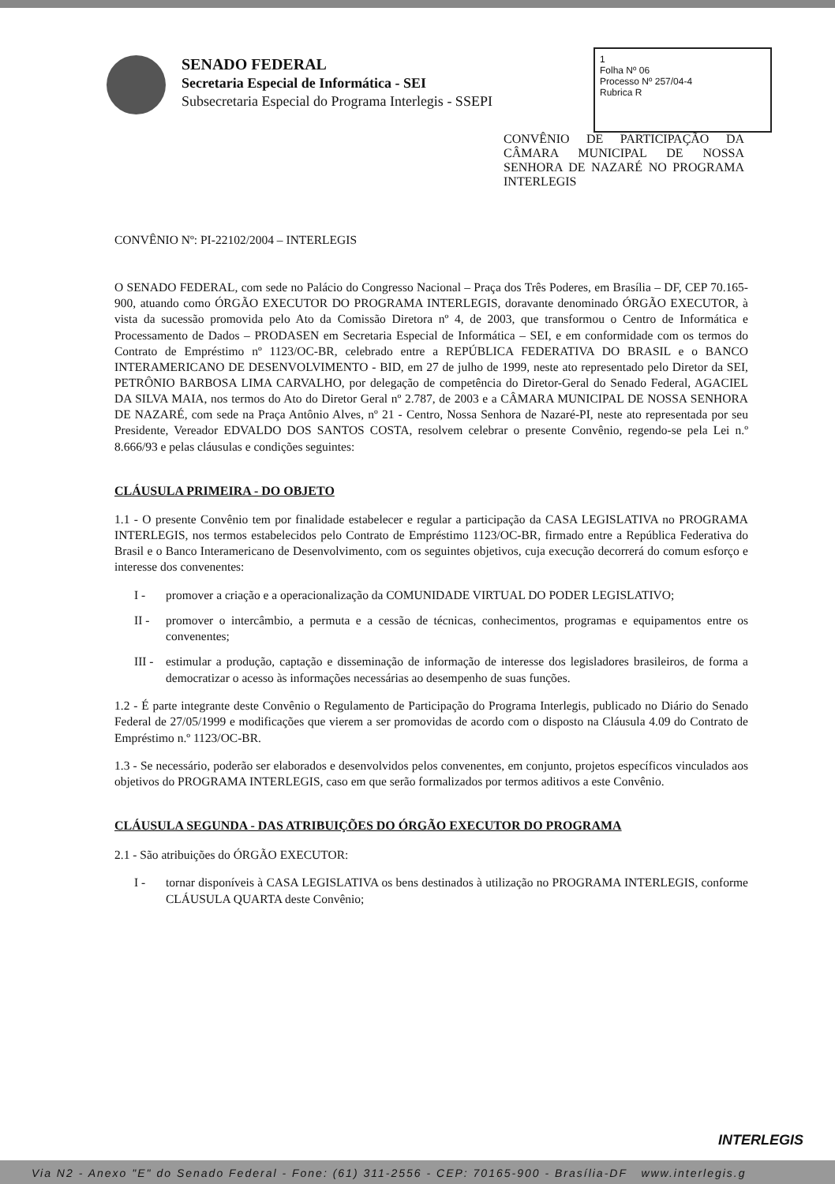SENADO FEDERAL
Secretaria Especial de Informática - SEI
Subsecretaria Especial do Programa Interlegis - SSEPI
1
Folha Nº 06
Processo Nº 257/04-4
Rubrica R
CONVÊNIO DE PARTICIPAÇÃO DA CÂMARA MUNICIPAL DE NOSSA SENHORA DE NAZARÉ NO PROGRAMA INTERLEGIS
CONVÊNIO Nº: PI-22102/2004 – INTERLEGIS
O SENADO FEDERAL, com sede no Palácio do Congresso Nacional – Praça dos Três Poderes, em Brasília – DF, CEP 70.165-900, atuando como ÓRGÃO EXECUTOR DO PROGRAMA INTERLEGIS, doravante denominado ÓRGÃO EXECUTOR, à vista da sucessão promovida pelo Ato da Comissão Diretora nº 4, de 2003, que transformou o Centro de Informática e Processamento de Dados – PRODASEN em Secretaria Especial de Informática – SEI, e em conformidade com os termos do Contrato de Empréstimo nº 1123/OC-BR, celebrado entre a REPÚBLICA FEDERATIVA DO BRASIL e o BANCO INTERAMERICANO DE DESENVOLVIMENTO - BID, em 27 de julho de 1999, neste ato representado pelo Diretor da SEI, PETRÔNIO BARBOSA LIMA CARVALHO, por delegação de competência do Diretor-Geral do Senado Federal, AGACIEL DA SILVA MAIA, nos termos do Ato do Diretor Geral nº 2.787, de 2003 e a CÂMARA MUNICIPAL DE NOSSA SENHORA DE NAZARÉ, com sede na Praça Antônio Alves, nº 21 - Centro, Nossa Senhora de Nazaré-PI, neste ato representada por seu Presidente, Vereador EDVALDO DOS SANTOS COSTA, resolvem celebrar o presente Convênio, regendo-se pela Lei n.º 8.666/93 e pelas cláusulas e condições seguintes:
CLÁUSULA PRIMEIRA - DO OBJETO
1.1 - O presente Convênio tem por finalidade estabelecer e regular a participação da CASA LEGISLATIVA no PROGRAMA INTERLEGIS, nos termos estabelecidos pelo Contrato de Empréstimo 1123/OC-BR, firmado entre a República Federativa do Brasil e o Banco Interamericano de Desenvolvimento, com os seguintes objetivos, cuja execução decorrerá do comum esforço e interesse dos convenentes:
I - promover a criação e a operacionalização da COMUNIDADE VIRTUAL DO PODER LEGISLATIVO;
II - promover o intercâmbio, a permuta e a cessão de técnicas, conhecimentos, programas e equipamentos entre os convenentes;
III -
estimular a produção, captação e disseminação de informação de interesse dos legisladores brasileiros, de forma a democratizar o acesso às informações necessárias ao desempenho de suas funções.
1.2 - É parte integrante deste Convênio o Regulamento de Participação do Programa Interlegis, publicado no Diário do Senado Federal de 27/05/1999 e modificações que vierem a ser promovidas de acordo com o disposto na Cláusula 4.09 do Contrato de Empréstimo n.º 1123/OC-BR.
1.3 - Se necessário, poderão ser elaborados e desenvolvidos pelos convenentes, em conjunto, projetos específicos vinculados aos objetivos do PROGRAMA INTERLEGIS, caso em que serão formalizados por termos aditivos a este Convênio.
CLÁUSULA SEGUNDA - DAS ATRIBUIÇÕES DO ÓRGÃO EXECUTOR DO PROGRAMA
2.1 - São atribuições do ÓRGÃO EXECUTOR:
I - tornar disponíveis à CASA LEGISLATIVA os bens destinados à utilização no PROGRAMA INTERLEGIS, conforme CLÁUSULA QUARTA deste Convênio;
INTERLEGIS
Via N2 - Anexo "E" do Senado Federal - Fone: (61) 311-2556 - CEP: 70165-900 - Brasília-DF www.interlegis.g